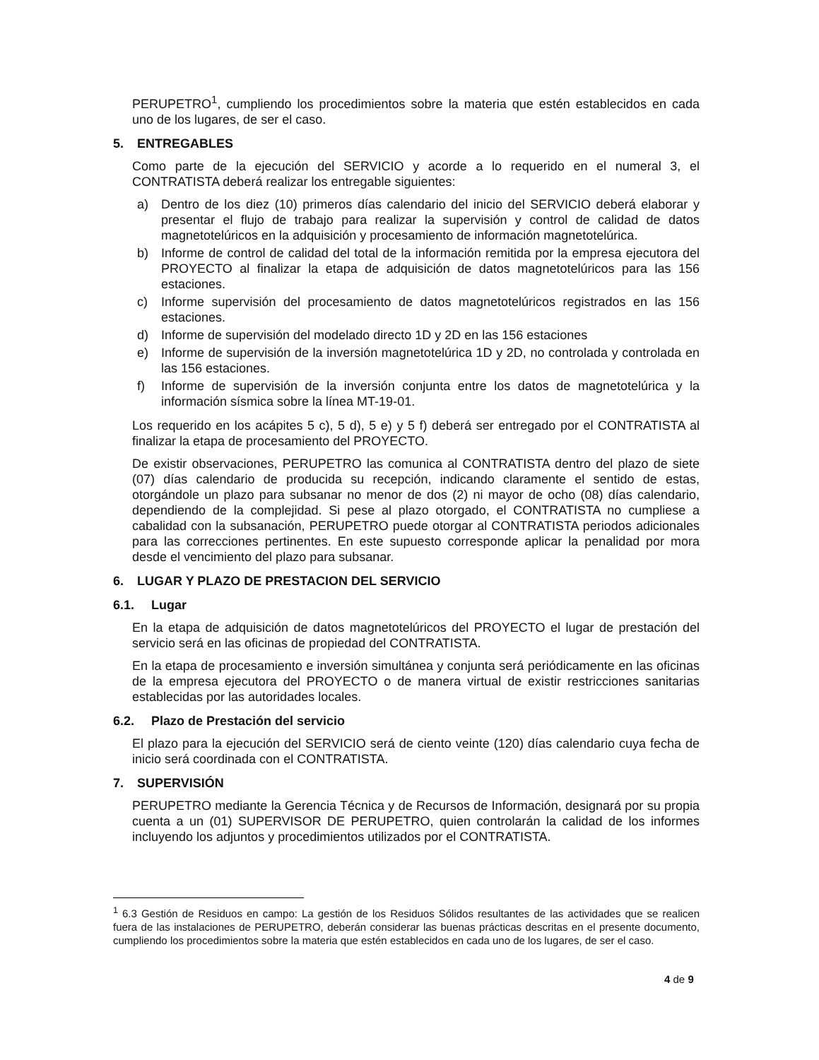PERUPETRO<sup>1</sup>, cumpliendo los procedimientos sobre la materia que estén establecidos en cada uno de los lugares, de ser el caso.
5. ENTREGABLES
Como parte de la ejecución del SERVICIO y acorde a lo requerido en el numeral 3, el CONTRATISTA deberá realizar los entregable siguientes:
a) Dentro de los diez (10) primeros días calendario del inicio del SERVICIO deberá elaborar y presentar el flujo de trabajo para realizar la supervisión y control de calidad de datos magnetotelúricos en la adquisición y procesamiento de información magnetotelúrica.
b) Informe de control de calidad del total de la información remitida por la empresa ejecutora del PROYECTO al finalizar la etapa de adquisición de datos magnetotelúricos para las 156 estaciones.
c) Informe supervisión del procesamiento de datos magnetotelúricos registrados en las 156 estaciones.
d) Informe de supervisión del modelado directo 1D y 2D en las 156 estaciones
e) Informe de supervisión de la inversión magnetotelúrica 1D y 2D, no controlada y controlada en las 156 estaciones.
f) Informe de supervisión de la inversión conjunta entre los datos de magnetotelúrica y la información sísmica sobre la línea MT-19-01.
Los requerido en los acápites 5 c), 5 d), 5 e) y 5 f) deberá ser entregado por el CONTRATISTA al finalizar la etapa de procesamiento del PROYECTO.
De existir observaciones, PERUPETRO las comunica al CONTRATISTA dentro del plazo de siete (07) días calendario de producida su recepción, indicando claramente el sentido de estas, otorgándole un plazo para subsanar no menor de dos (2) ni mayor de ocho (08) días calendario, dependiendo de la complejidad. Si pese al plazo otorgado, el CONTRATISTA no cumpliese a cabalidad con la subsanación, PERUPETRO puede otorgar al CONTRATISTA periodos adicionales para las correcciones pertinentes. En este supuesto corresponde aplicar la penalidad por mora desde el vencimiento del plazo para subsanar.
6. LUGAR Y PLAZO DE PRESTACION DEL SERVICIO
6.1. Lugar
En la etapa de adquisición de datos magnetotelúricos del PROYECTO el lugar de prestación del servicio será en las oficinas de propiedad del CONTRATISTA.
En la etapa de procesamiento e inversión simultánea y conjunta será periódicamente en las oficinas de la empresa ejecutora del PROYECTO o de manera virtual de existir restricciones sanitarias establecidas por las autoridades locales.
6.2. Plazo de Prestación del servicio
El plazo para la ejecución del SERVICIO será de ciento veinte (120) días calendario cuya fecha de inicio será coordinada con el CONTRATISTA.
7. SUPERVISIÓN
PERUPETRO mediante la Gerencia Técnica y de Recursos de Información, designará por su propia cuenta a un (01) SUPERVISOR DE PERUPETRO, quien controlarán la calidad de los informes incluyendo los adjuntos y procedimientos utilizados por el CONTRATISTA.
<sup>1</sup> 6.3 Gestión de Residuos en campo: La gestión de los Residuos Sólidos resultantes de las actividades que se realicen fuera de las instalaciones de PERUPETRO, deberán considerar las buenas prácticas descritas en el presente documento, cumpliendo los procedimientos sobre la materia que estén establecidos en cada uno de los lugares, de ser el caso.
4 de 9